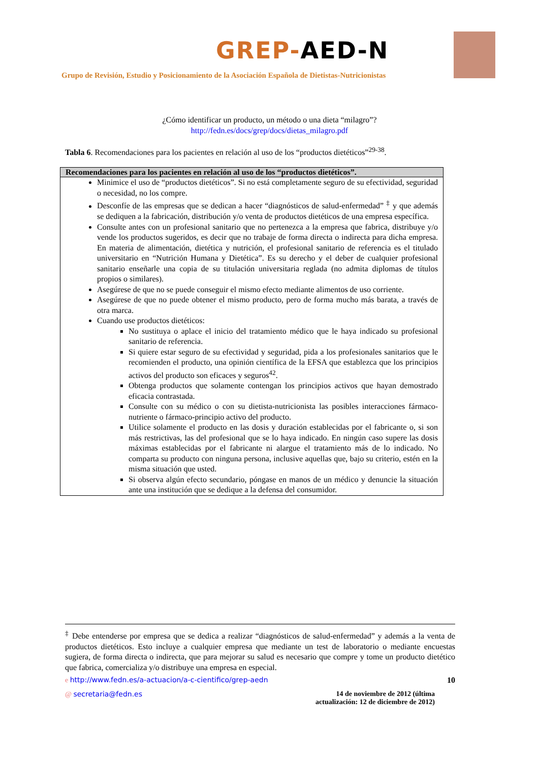GREP-AED-N
Grupo de Revisión, Estudio y Posicionamiento de la Asociación Española de Dietistas-Nutricionistas
¿Cómo identificar un producto, un método o una dieta “milagro”?
http://fedn.es/docs/grep/docs/dietas_milagro.pdf
Tabla 6. Recomendaciones para los pacientes en relación al uso de los “productos dietéticos”<sup>29-38</sup>.
| Recomendaciones para los pacientes en relación al uso de los “productos dietéticos”. |
| --- |
| Minimice el uso de “productos dietéticos”. Si no está completamente seguro de su efectividad, seguridad o necesidad, no los compre. Desconfíe de las empresas que se dedican a hacer “diagnósticos de salud-enfermedad” <sup>‡</sup> y que además se dediquen a la fabricación, distribución y/o venta de productos dietéticos de una empresa específica. Consulte antes con un profesional sanitario que no pertenezca a la empresa que fabrica, distribuye y/o vende los productos sugeridos, es decir que no trabaje de forma directa o indirecta para dicha empresa. En materia de alimentación, dietética y nutrición, el profesional sanitario de referencia es el titulado universitario en “Nutrición Humana y Dietética”. Es su derecho y el deber de cualquier profesional sanitario enseñarle una copia de su titulación universitaria reglada (no admita diplomas de títulos propios o similares). Asegúrese de que no se puede conseguir el mismo efecto mediante alimentos de uso corriente. Asegúrese de que no puede obtener el mismo producto, pero de forma mucho más barata, a través de otra marca. Cuando use productos dietéticos: No sustituya o aplace el inicio del tratamiento médico que le haya indicado su profesional sanitario de referencia. Si quiere estar seguro de su efectividad y seguridad, pida a los profesionales sanitarios que le recomienden el producto, una opinión científica de la EFSA que establezca que los principios activos del producto son eficaces y seguros<sup>42</sup>. Obtenga productos que solamente contengan los principios activos que hayan demostrado eficacia contrastada. Consulte con su médico o con su dietista-nutricionista las posibles interacciones fármaco-nutriente o fármaco-principio activo del producto. Utilice solamente el producto en las dosis y duración establecidas por el fabricante o, si son más restrictivas, las del profesional que se lo haya indicado. En ningún caso supere las dosis máximas establecidas por el fabricante ni alargue el tratamiento más de lo indicado. No comparta su producto con ninguna persona, inclusive aquellas que, bajo su criterio, estén en la misma situación que usted. Si observa algún efecto secundario, póngase en manos de un médico y denuncie la situación ante una institución que se dedique a la defensa del consumidor. |
<sup>‡</sup> Debe entenderse por empresa que se dedica a realizar “diagnósticos de salud-enfermedad” y además a la venta de productos dietéticos. Esto incluye a cualquier empresa que mediante un test de laboratorio o mediante encuestas sugiera, de forma directa o indirecta, que para mejorar su salud es necesario que compre y tome un producto dietético que fabrica, comercializa y/o distribuye una empresa en especial.
e http://www.fedn.es/a-actuacion/a-c-cientifico/grep-aedn 10
@ secretaria@fedn.es 14 de noviembre de 2012 (última
actualización: 12 de diciembre de 2012)